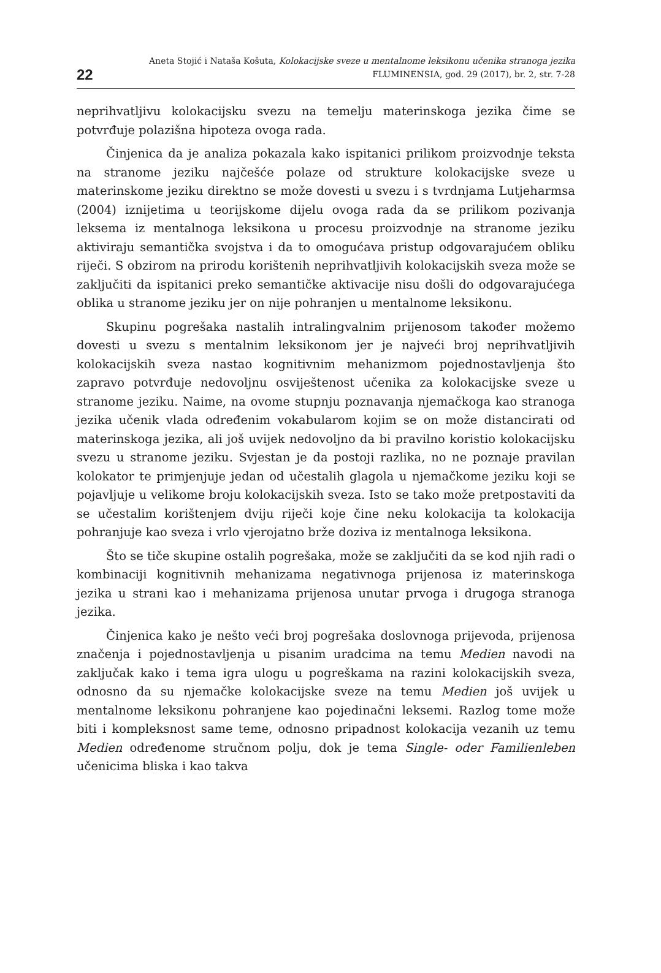22
Aneta Stojić i Nataša Košuta, Kolokacijske sveze u mentalnome leksikonu učenika stranoga jezika
FLUMINENSIA, god. 29 (2017), br. 2, str. 7-28
neprihvatljivu kolokacijsku svezu na temelju materinskoga jezika čime se potvrđuje polazišna hipoteza ovoga rada.
Činjenica da je analiza pokazala kako ispitanici prilikom proizvodnje teksta na stranome jeziku najčešće polaze od strukture kolokacijske sveze u materinskome jeziku direktno se može dovesti u svezu i s tvrdnjama Lutjeharmsa (2004) iznijetima u teorijskome dijelu ovoga rada da se prilikom pozivanja leksema iz mentalnoga leksikona u procesu proizvodnje na stranome jeziku aktiviraju semantička svojstva i da to omogućava pristup odgovarajućem obliku riječi. S obzirom na prirodu korištenih neprihvatljivih kolokacijskih sveza može se zaključiti da ispitanici preko semantičke aktivacije nisu došli do odgovarajućega oblika u stranome jeziku jer on nije pohranjen u mentalnome leksikonu.
Skupinu pogrešaka nastalih intralingvalnim prijenosom također možemo dovesti u svezu s mentalnim leksikonom jer je najveći broj neprihvatljivih kolokacijskih sveza nastao kognitivnim mehanizmom pojednostavljenja što zapravo potvrđuje nedovoljnu osviještenost učenika za kolokacijske sveze u stranome jeziku. Naime, na ovome stupnju poznavanja njemačkoga kao stranoga jezika učenik vlada određenim vokabularom kojim se on može distancirati od materinskoga jezika, ali još uvijek nedovoljno da bi pravilno koristio kolokacijsku svezu u stranome jeziku. Svjestan je da postoji razlika, no ne poznaje pravilan kolokator te primjenjuje jedan od učestalih glagola u njemačkome jeziku koji se pojavljuje u velikome broju kolokacijskih sveza. Isto se tako može pretpostaviti da se učestalim korištenjem dviju riječi koje čine neku kolokacija ta kolokacija pohranjuje kao sveza i vrlo vjerojatno brže doziva iz mentalnoga leksikona.
Što se tiče skupine ostalih pogrešaka, može se zaključiti da se kod njih radi o kombinaciji kognitivnih mehanizama negativnoga prijenosa iz materinskoga jezika u strani kao i mehanizama prijenosa unutar prvoga i drugoga stranoga jezika.
Činjenica kako je nešto veći broj pogrešaka doslovnoga prijevoda, prijenosa značenja i pojednostavljenja u pisanim uradcima na temu Medien navodi na zaključak kako i tema igra ulogu u pogreškama na razini kolokacijskih sveza, odnosno da su njemačke kolokacijske sveze na temu Medien još uvijek u mentalnome leksikonu pohranjene kao pojedinačni leksemi. Razlog tome može biti i kompleksnost same teme, odnosno pripadnost kolokacija vezanih uz temu Medien određenome stručnom polju, dok je tema Single- oder Familienleben učenicima bliska i kao takva